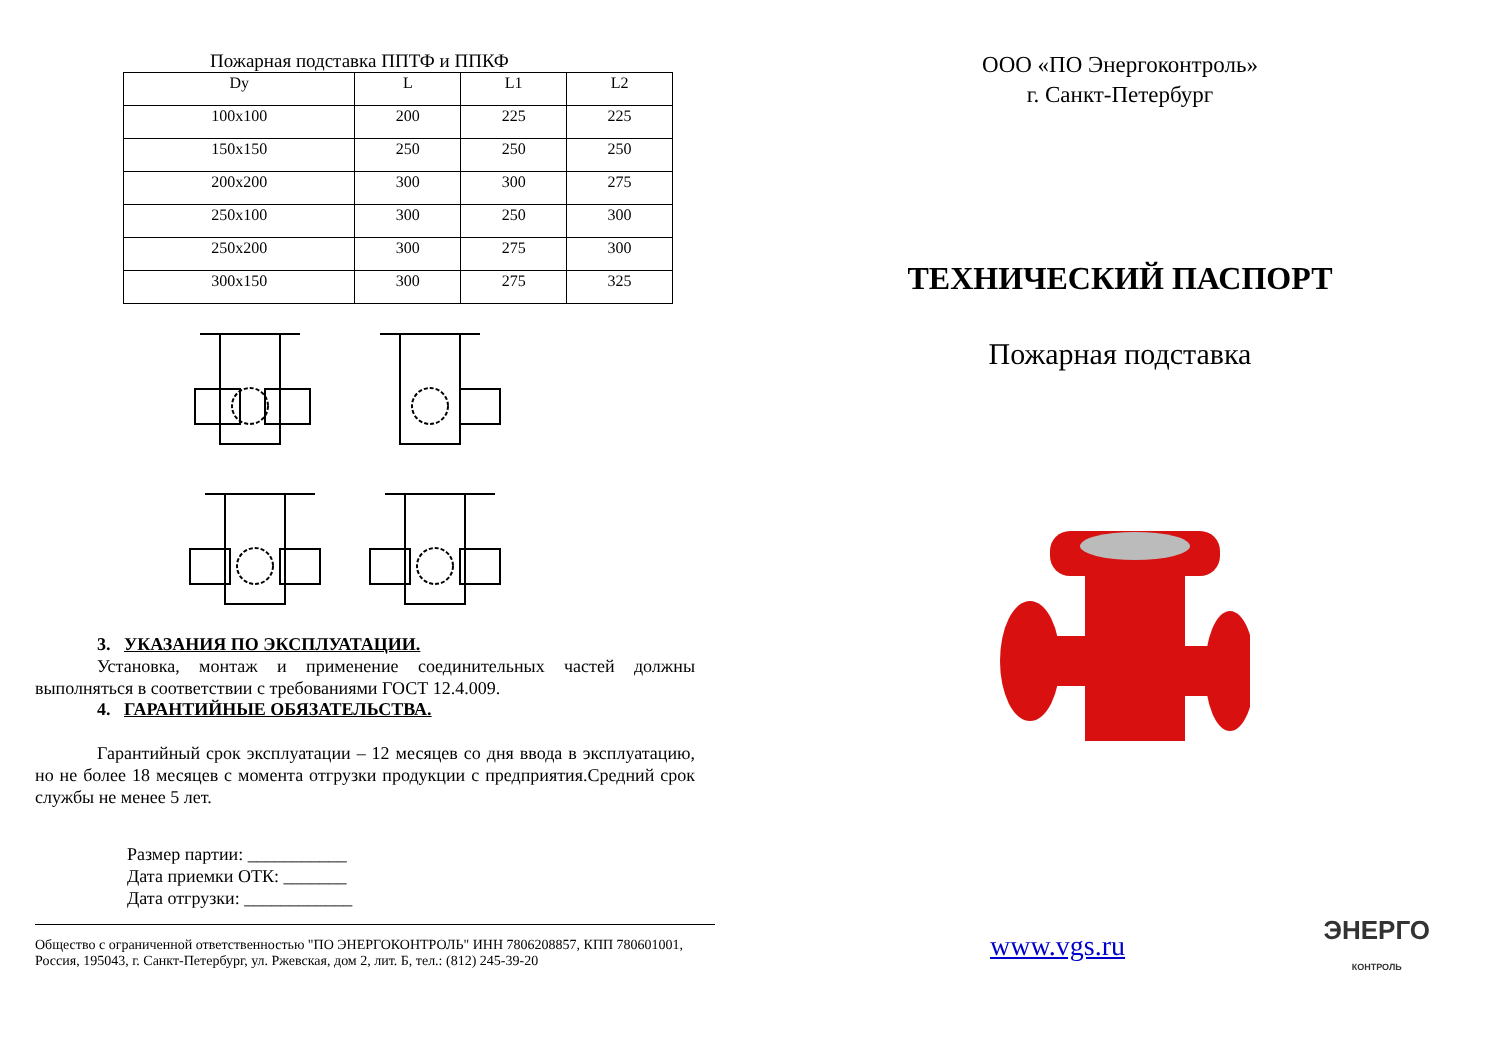Пожарная подставка ППТФ и ППКФ
| Dy | L | L1 | L2 |
| --- | --- | --- | --- |
| 100х100 | 200 | 225 | 225 |
| 150х150 | 250 | 250 | 250 |
| 200х200 | 300 | 300 | 275 |
| 250х100 | 300 | 250 | 300 |
| 250х200 | 300 | 275 | 300 |
| 300х150 | 300 | 275 | 325 |
3. УКАЗАНИЯ ПО ЭКСПЛУАТАЦИИ.
Установка, монтаж и применение соединительных частей должны выполняться в соответствии с требованиями ГОСТ 12.4.009.
4. ГАРАНТИЙНЫЕ ОБЯЗАТЕЛЬСТВА.
Гарантийный срок эксплуатации – 12 месяцев со дня ввода в эксплуатацию, но не более 18 месяцев с момента отгрузки продукции с предприятия.Средний срок службы не менее 5 лет.
Размер партии: ___________
Дата приемки ОТК: _______
Дата отгрузки: ____________
Общество с ограниченной ответственностью "ПО ЭНЕРГОКОНТРОЛЬ" ИНН 7806208857, КПП 780601001, Россия, 195043, г. Санкт-Петербург, ул. Ржевская, дом 2, лит. Б, тел.: (812) 245-39-20
ООО «ПО Энергоконтроль»
г. Санкт-Петербург
ТЕХНИЧЕСКИЙ ПАСПОРТ
Пожарная подставка
www.vgs.ru ЭНЕРГО
КОНТРОЛЬ